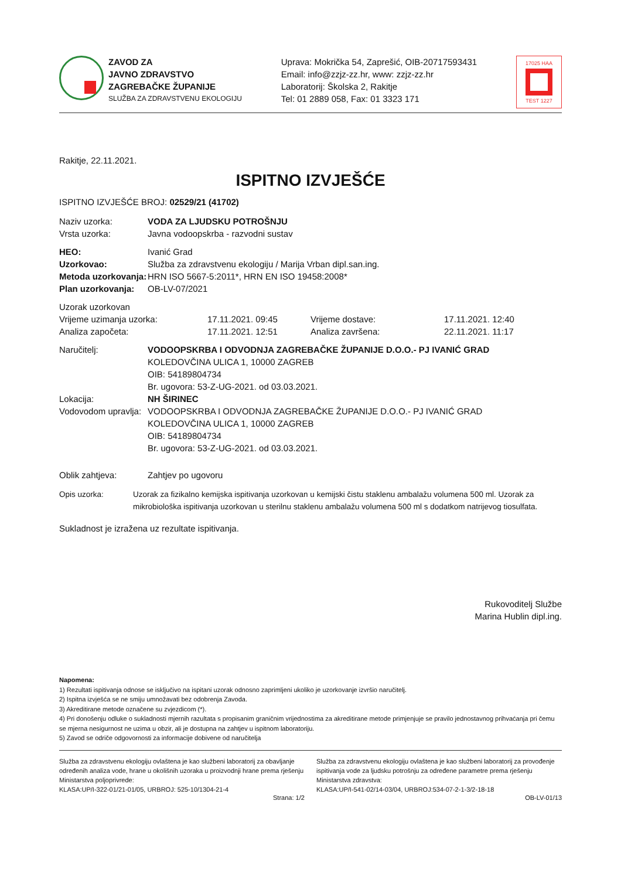ZAVOD ZA
JAVNO ZDRAVSTVO
ZAGREBAČKE ŽUPANIJE
SLUŽBA ZA ZDRAVSTVENU EKOLOGIJU
Uprava: Mokrička 54, Zaprešić, OIB-20717593431
Email: info@zzjz-zz.hr, www: zzjz-zz.hr
Laboratorij: Školska 2, Rakitje
Tel: 01 2889 058, Fax: 01 3323 171
17025 HAA
TEST 1227
Rakitje, 22.11.2021.
ISPITNO IZVJEŠĆE
ISPITNO IZVJEŠĆE BROJ: 02529/21 (41702)
Naziv uzorka: VODA ZA LJUDSKU POTROŠNJU
Vrsta uzorka: Javna vodoopskrba - razvodni sustav
HEO: Ivanić Grad
Uzorkovao: Služba za zdravstvenu ekologiju / Marija Vrban dipl.san.ing.
Metoda uzorkovanja: HRN ISO 5667-5:2011*, HRN EN ISO 19458:2008*
Plan uzorkovanja: OB-LV-07/2021
Uzorak uzorkovan
Vrijeme uzimanja uzorka: 17.11.2021. 09:45 Vrijeme dostave: 17.11.2021. 12:40
Analiza započeta: 17.11.2021. 12:51 Analiza završena: 22.11.2021. 11:17
Naručitelj: VODOOPSKRBA I ODVODNJA ZAGREBAČKE ŽUPANIJE D.O.O.- PJ IVANIĆ GRAD
KOLEDOVČINA ULICA 1, 10000 ZAGREB
OIB: 54189804734
Br. ugovora: 53-Z-UG-2021. od 03.03.2021.
Lokacija: NH ŠIRINEC
Vodovodom upravlja:
VODOOPSKRBA I ODVODNJA ZAGREBAČKE ŽUPANIJE D.O.O.- PJ IVANIĆ GRAD
KOLEDOVČINA ULICA 1, 10000 ZAGREB
OIB: 54189804734
Br. ugovora: 53-Z-UG-2021. od 03.03.2021.
Oblik zahtjeva: Zahtjev po ugovoru
Opis uzorka: Uzorak za fizikalno kemijska ispitivanja uzorkovan u kemijski čistu staklenu ambalažu volumena 500 ml. Uzorak za mikrobiološka ispitivanja uzorkovan u sterilnu staklenu ambalažu volumena 500 ml s dodatkom natrijevog tiosulfata.
Sukladnost je izražena uz rezultate ispitivanja.
Rukovoditelj Službe
Marina Hublin dipl.ing.
Napomena:
1) Rezultati ispitivanja odnose se isključivo na ispitani uzorak odnosno zaprimljeni ukoliko je uzorkovanje izvršio naručitelj.
2) Ispitna izvješća se ne smiju umnožavati bez odobrenja Zavoda.
3) Akreditirane metode označene su zvjezdicom (*).
4) Pri donošenju odluke o sukladnosti mjernih razultata s propisanim graničnim vrijednostima za akreditirane metode primjenjuje se pravilo jednostavnog prihvaćanja pri čemu se mjerna nesigurnost ne uzima u obzir, ali je dostupna na zahtjev u ispitnom laboratoriju.
5) Zavod se odriče odgovornosti za informacije dobivene od naručitelja
Služba za zdravstvenu ekologiju ovlaštena je kao službeni laboratorij za obavljanje određenih analiza vode, hrane u okolišnih uzoraka u proizvodnji hrane prema rješenju Ministarstva poljoprivrede:
KLASA:UP/I-322-01/21-01/05, URBROJ: 525-10/1304-21-4
Služba za zdravstvenu ekologiju ovlaštena je kao službeni laboratorij za provođenje ispitivanja vode za ljudsku potrošnju za određene parametre prema rješenju Ministarstva zdravstva:
KLASA:UP/I-541-02/14-03/04, URBROJ:534-07-2-1-3/2-18-18
Strana: 1/2 OB-LV-01/13